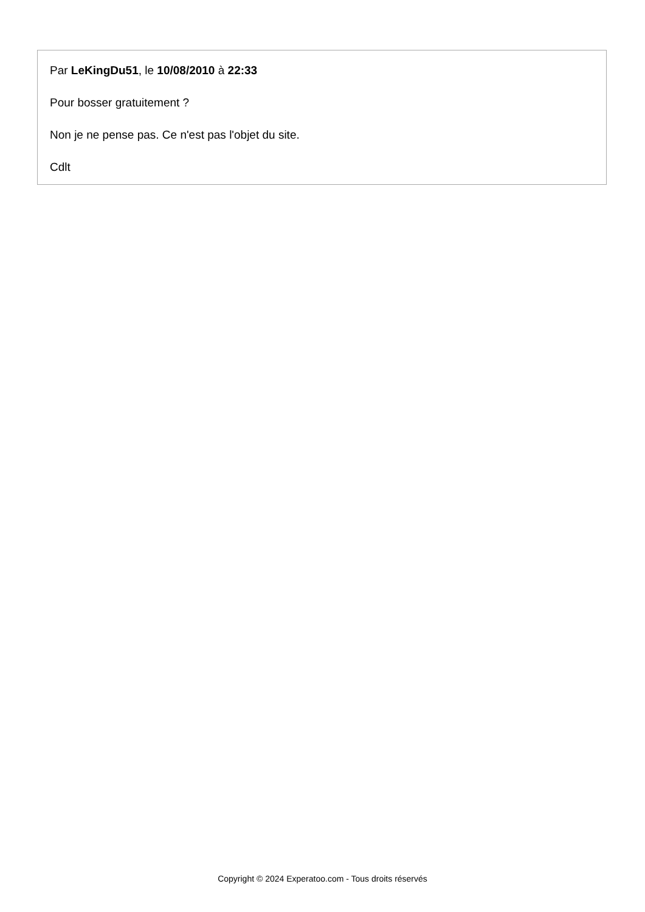Par LeKingDu51, le 10/08/2010 à 22:33
Pour bosser gratuitement ?
Non je ne pense pas. Ce n'est pas l'objet du site.
Cdlt
Copyright © 2024 Experatoo.com - Tous droits réservés